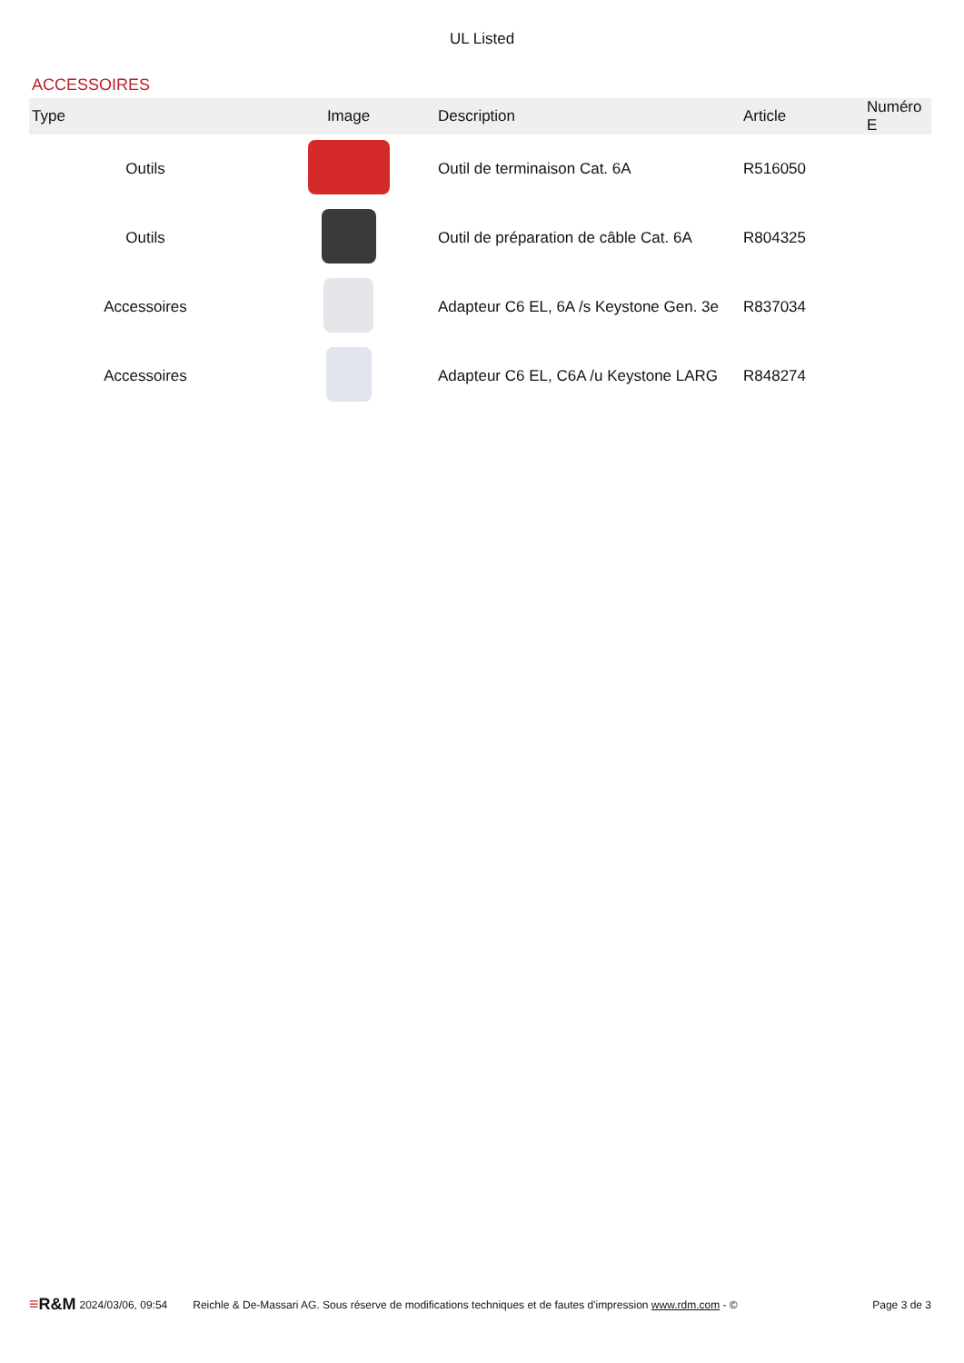UL Listed
ACCESSOIRES
| Type | Image | Description | Article | Numéro E |
| --- | --- | --- | --- | --- |
| Outils | | Outil de terminaison Cat. 6A | R516050 | |
| Outils | | Outil de préparation de câble Cat. 6A | R804325 | |
| Accessoires | | Adapteur C6 EL, 6A /s Keystone Gen. 3e | R837034 | |
| Accessoires | | Adapteur C6 EL, C6A /u Keystone LARG | R848274 | |
≡R&M 2024/03/06, 09:54 Reichle & De-Massari AG. Sous réserve de modifications techniques et de fautes d'impression www.rdm.com - © Page 3 de 3